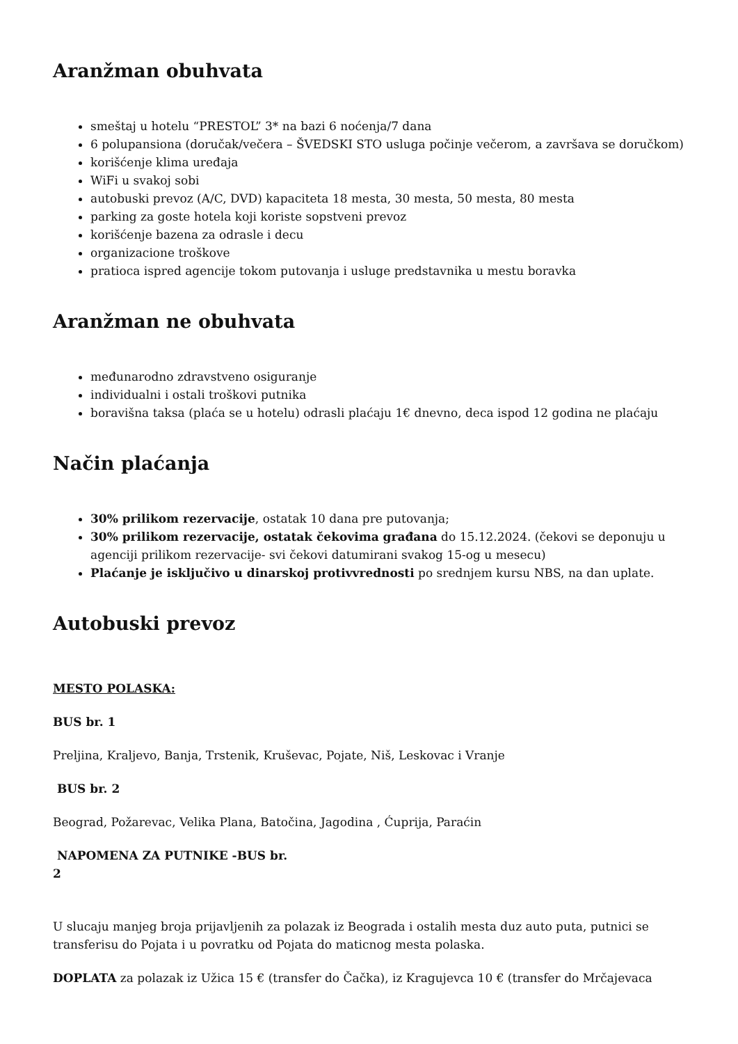Aranžman obuhvata
smeštaj u hotelu “PRESTOL” 3* na bazi 6 noćenja/7 dana
6 polupansiona (doručak/večera – ŠVEDSKI STO usluga počinje večerom, a završava se doručkom)
korišćenje klima uređaja
WiFi u svakoj sobi
autobuski prevoz (A/C, DVD) kapaciteta 18 mesta, 30 mesta, 50 mesta, 80 mesta
parking za goste hotela koji koriste sopstveni prevoz
korišćenje bazena za odrasle i decu
organizacione troškove
pratioca ispred agencije tokom putovanja i usluge predstavnika u mestu boravka
Aranžman ne obuhvata
međunarodno zdravstveno osiguranje
individualni i ostali troškovi putnika
boravišna taksa (plaća se u hotelu) odrasli plaćaju 1€ dnevno, deca ispod 12 godina ne plaćaju
Način plaćanja
30% prilikom rezervacije, ostatak 10 dana pre putovanja;
30% prilikom rezervacije, ostatak čekovima građana do 15.12.2024. (čekovi se deponuju u agenciji prilikom rezervacije- svi čekovi datumirani svakog 15-og u mesecu)
Plaćanje je isključivo u dinarskoj protivvrednosti po srednjem kursu NBS, na dan uplate.
Autobuski prevoz
MESTO POLASKA:
BUS br. 1
Preljina, Kraljevo, Banja, Trstenik, Kruševac, Pojate, Niš, Leskovac i Vranje
BUS br. 2
Beograd, Požarevac, Velika Plana, Batočina, Jagodina , Ćuprija, Paraćin
NAPOMENA ZA PUTNIKE -BUS br.
2
U slucaju manjeg broja prijavljenih za polazak iz Beograda i ostalih mesta duz auto puta, putnici se transferisu do Pojata i u povratku od Pojata do maticnog mesta polaska.
DOPLATA za polazak iz Užica 15 € (transfer do Čačka), iz Kragujevca 10 € (transfer do Mrčajevaca